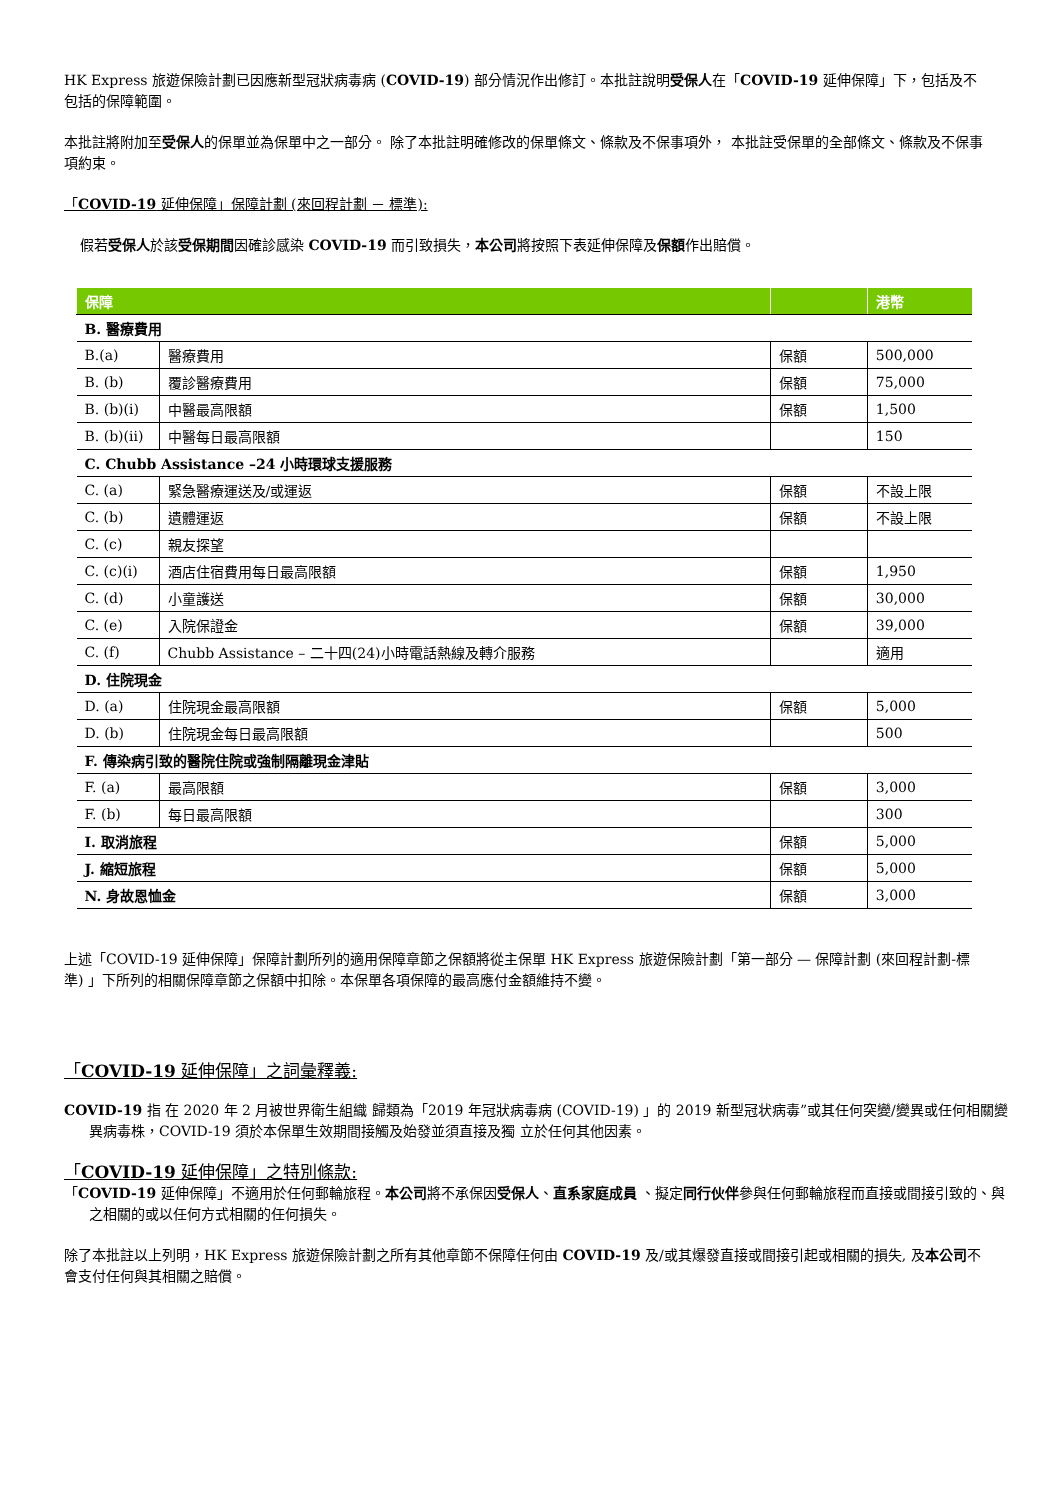HK Express 旅遊保險計劃已因應新型冠狀病毒病 (COVID-19) 部分情況作出修訂。本批註說明受保人在「COVID-19 延伸保障」下，包括及不包括的保障範圍。
本批註將附加至受保人的保單並為保單中之一部分。 除了本批註明確修改的保單條文、條款及不保事項外， 本批註受保單的全部條文、條款及不保事項約束。
「COVID-19 延伸保障」保障計劃 (來回程計劃 － 標準):
假若受保人於該受保期間因確診感染 COVID-19 而引致損失，本公司將按照下表延伸保障及保額作出賠償。
| 保障 | | | 港幣 |
| --- | --- | --- | --- |
| B. 醫療費用 | | | |
| B.(a) | 醫療費用 | 保額 | 500,000 |
| B. (b) | 覆診醫療費用 | 保額 | 75,000 |
| B. (b)(i) | 中醫最高限額 | 保額 | 1,500 |
| B. (b)(ii) | 中醫每日最高限額 | | 150 |
| C. Chubb Assistance –24 小時環球支援服務 | | | |
| C. (a) | 緊急醫療運送及/或運返 | 保額 | 不設上限 |
| C. (b) | 遺體運返 | 保額 | 不設上限 |
| C. (c) | 親友探望 | | |
| C. (c)(i) | 酒店住宿費用每日最高限額 | 保額 | 1,950 |
| C. (d) | 小童護送 | 保額 | 30,000 |
| C. (e) | 入院保證金 | 保額 | 39,000 |
| C. (f) | Chubb Assistance – 二十四(24)小時電話熱線及轉介服務 | | 適用 |
| D. 住院現金 | | | |
| D. (a) | 住院現金最高限額 | 保額 | 5,000 |
| D. (b) | 住院現金每日最高限額 | | 500 |
| F. 傳染病引致的醫院住院或強制隔離現金津貼 | | | |
| F. (a) | 最高限額 | 保額 | 3,000 |
| F. (b) | 每日最高限額 | | 300 |
| I. 取消旅程 | | 保額 | 5,000 |
| J. 縮短旅程 | | 保額 | 5,000 |
| N. 身故恩恤金 | | 保額 | 3,000 |
上述「COVID-19 延伸保障」保障計劃所列的適用保障章節之保額將從主保單 HK Express 旅遊保險計劃「第一部分 — 保障計劃 (來回程計劃-標準) 」下所列的相關保障章節之保額中扣除。本保單各項保障的最高應付金額維持不變。
「COVID-19 延伸保障」之詞彙釋義:
COVID-19 指 在 2020 年 2 月被世界衛生組織 歸類為「2019 年冠狀病毒病 (COVID-19) 」的 2019 新型冠状病毒”或其任何突變/變異或任何相關變異病毒株，COVID-19 須於本保單生效期間接觸及始發並須直接及獨 立於任何其他因素。
「COVID-19 延伸保障」之特別條款:
「COVID-19 延伸保障」不適用於任何郵輪旅程。本公司將不承保因受保人、直系家庭成員 、擬定同行伙伴參與任何郵輪旅程而直接或間接引致的、與之相關的或以任何方式相關的任何損失。
除了本批註以上列明，HK Express 旅遊保險計劃之所有其他章節不保障任何由 COVID-19 及/或其爆發直接或間接引起或相關的損失, 及本公司不會支付任何與其相關之賠償。